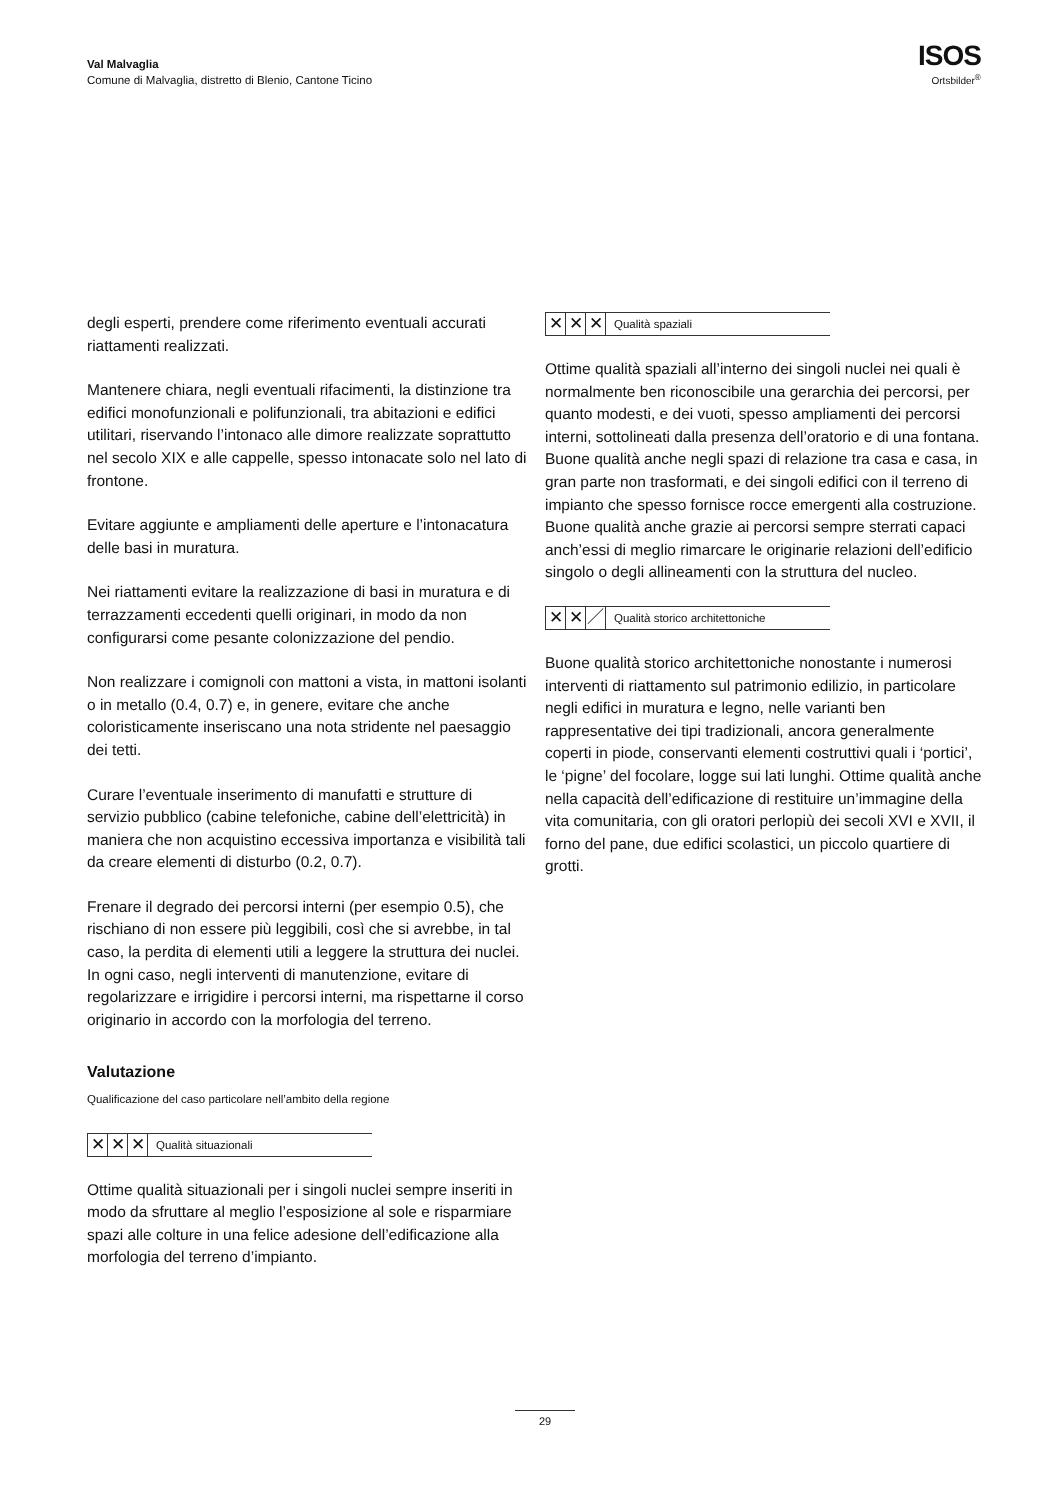Val Malvaglia
Comune di Malvaglia, distretto di Blenio, Cantone Ticino
ISOS
Ortsbilder<sup>®</sup>
degli esperti, prendere come riferimento eventuali accurati riattamenti realizzati.
Mantenere chiara, negli eventuali rifacimenti, la distinzione tra edifici monofunzionali e polifunzionali, tra abitazioni e edifici utilitari, riservando l’intonaco alle dimore realizzate soprattutto nel secolo XIX e alle cappelle, spesso intonacate solo nel lato di frontone.
Evitare aggiunte e ampliamenti delle aperture e l’intonacatura delle basi in muratura.
Nei riattamenti evitare la realizzazione di basi in muratura e di terrazzamenti eccedenti quelli originari, in modo da non configurarsi come pesante colonizzazione del pendio.
Non realizzare i comignoli con mattoni a vista, in mattoni isolanti o in metallo (0.4, 0.7) e, in genere, evitare che anche coloristicamente inseriscano una nota stridente nel paesaggio dei tetti.
Curare l’eventuale inserimento di manufatti e strutture di servizio pubblico (cabine telefoniche, cabine dell’elettricità) in maniera che non acquistino eccessiva importanza e visibilità tali da creare elementi di disturbo (0.2, 0.7).
Frenare il degrado dei percorsi interni (per esempio 0.5), che rischiano di non essere più leggibili, così che si avrebbe, in tal caso, la perdita di elementi utili a leggere la struttura dei nuclei. In ogni caso, negli interventi di manutenzione, evitare di regolarizzare e irrigidire i percorsi interni, ma rispettarne il corso originario in accordo con la morfologia del terreno.
Valutazione
Qualificazione del caso particolare nell’ambito della regione
✕ ✕ ✕
Qualità situazionali
Ottime qualità situazionali per i singoli nuclei sempre inseriti in modo da sfruttare al meglio l’esposizione al sole e risparmiare spazi alle colture in una felice adesione dell’edificazione alla morfologia del terreno d’impianto.
✕ ✕ ✕
Qualità spaziali
Ottime qualità spaziali all’interno dei singoli nuclei nei quali è normalmente ben riconoscibile una gerarchia dei percorsi, per quanto modesti, e dei vuoti, spesso ampliamenti dei percorsi interni, sottolineati dalla presenza dell’oratorio e di una fontana. Buone qualità anche negli spazi di relazione tra casa e casa, in gran parte non trasformati, e dei singoli edifici con il terreno di impianto che spesso fornisce rocce emergenti alla costruzione. Buone qualità anche grazie ai percorsi sempre sterrati capaci anch’essi di meglio rimarcare le originarie relazioni dell’edificio singolo o degli allineamenti con la struttura del nucleo.
✕ ✕ ／
Qualità storico architettoniche
Buone qualità storico architettoniche nonostante i numerosi interventi di riattamento sul patrimonio edilizio, in particolare negli edifici in muratura e legno, nelle varianti ben rappresentative dei tipi tradizionali, ancora generalmente coperti in piode, conservanti elementi costruttivi quali i ‘portici’, le ‘pigne’ del focolare, logge sui lati lunghi. Ottime qualità anche nella capacità dell’edificazione di restituire un’immagine della vita comunitaria, con gli oratori perlopiù dei secoli XVI e XVII, il forno del pane, due edifici scolastici, un piccolo quartiere di grotti.
29